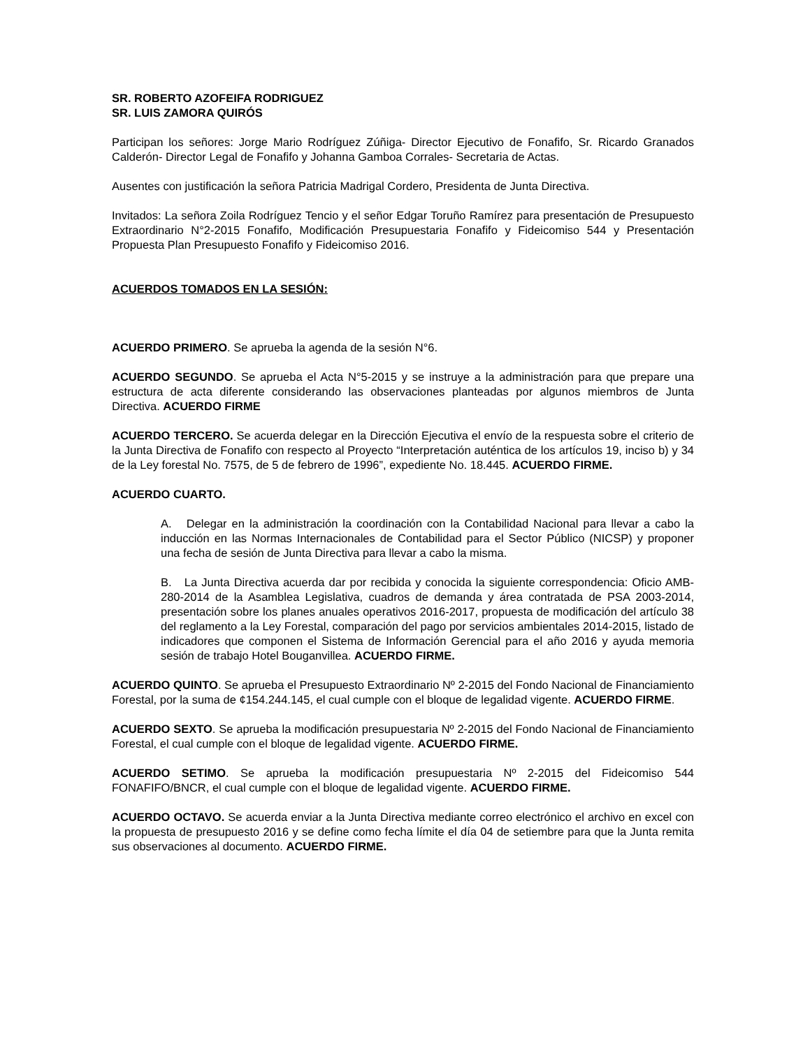SR. ROBERTO AZOFEIFA RODRIGUEZ
SR. LUIS ZAMORA QUIRÓS
Participan los señores: Jorge Mario Rodríguez Zúñiga- Director Ejecutivo de Fonafifo, Sr. Ricardo Granados Calderón- Director Legal de Fonafifo y Johanna Gamboa Corrales- Secretaria de Actas.
Ausentes con justificación la señora Patricia Madrigal Cordero, Presidenta de Junta Directiva.
Invitados: La señora Zoila Rodríguez Tencio y el señor Edgar Toruño Ramírez para presentación de Presupuesto Extraordinario N°2-2015 Fonafifo, Modificación Presupuestaria Fonafifo y Fideicomiso 544 y Presentación Propuesta Plan Presupuesto Fonafifo y Fideicomiso 2016.
ACUERDOS TOMADOS EN LA SESIÓN:
ACUERDO PRIMERO. Se aprueba la agenda de la sesión N°6.
ACUERDO SEGUNDO. Se aprueba el Acta N°5-2015 y se instruye a la administración para que prepare una estructura de acta diferente considerando las observaciones planteadas por algunos miembros de Junta Directiva. ACUERDO FIRME
ACUERDO TERCERO. Se acuerda delegar en la Dirección Ejecutiva el envío de la respuesta sobre el criterio de la Junta Directiva de Fonafifo con respecto al Proyecto “Interpretación auténtica de los artículos 19, inciso b) y 34 de la Ley forestal No. 7575, de 5 de febrero de 1996”, expediente No. 18.445. ACUERDO FIRME.
ACUERDO CUARTO.
A. Delegar en la administración la coordinación con la Contabilidad Nacional para llevar a cabo la inducción en las Normas Internacionales de Contabilidad para el Sector Público (NICSP) y proponer una fecha de sesión de Junta Directiva para llevar a cabo la misma.
B. La Junta Directiva acuerda dar por recibida y conocida la siguiente correspondencia: Oficio AMB-280-2014 de la Asamblea Legislativa, cuadros de demanda y área contratada de PSA 2003-2014, presentación sobre los planes anuales operativos 2016-2017, propuesta de modificación del artículo 38 del reglamento a la Ley Forestal, comparación del pago por servicios ambientales 2014-2015, listado de indicadores que componen el Sistema de Información Gerencial para el año 2016 y ayuda memoria sesión de trabajo Hotel Bouganvillea. ACUERDO FIRME.
ACUERDO QUINTO. Se aprueba el Presupuesto Extraordinario Nº 2-2015 del Fondo Nacional de Financiamiento Forestal, por la suma de ¢154.244.145, el cual cumple con el bloque de legalidad vigente. ACUERDO FIRME.
ACUERDO SEXTO. Se aprueba la modificación presupuestaria Nº 2-2015 del Fondo Nacional de Financiamiento Forestal, el cual cumple con el bloque de legalidad vigente. ACUERDO FIRME.
ACUERDO SETIMO. Se aprueba la modificación presupuestaria Nº 2-2015 del Fideicomiso 544 FONAFIFO/BNCR, el cual cumple con el bloque de legalidad vigente. ACUERDO FIRME.
ACUERDO OCTAVO. Se acuerda enviar a la Junta Directiva mediante correo electrónico el archivo en excel con la propuesta de presupuesto 2016 y se define como fecha límite el día 04 de setiembre para que la Junta remita sus observaciones al documento. ACUERDO FIRME.